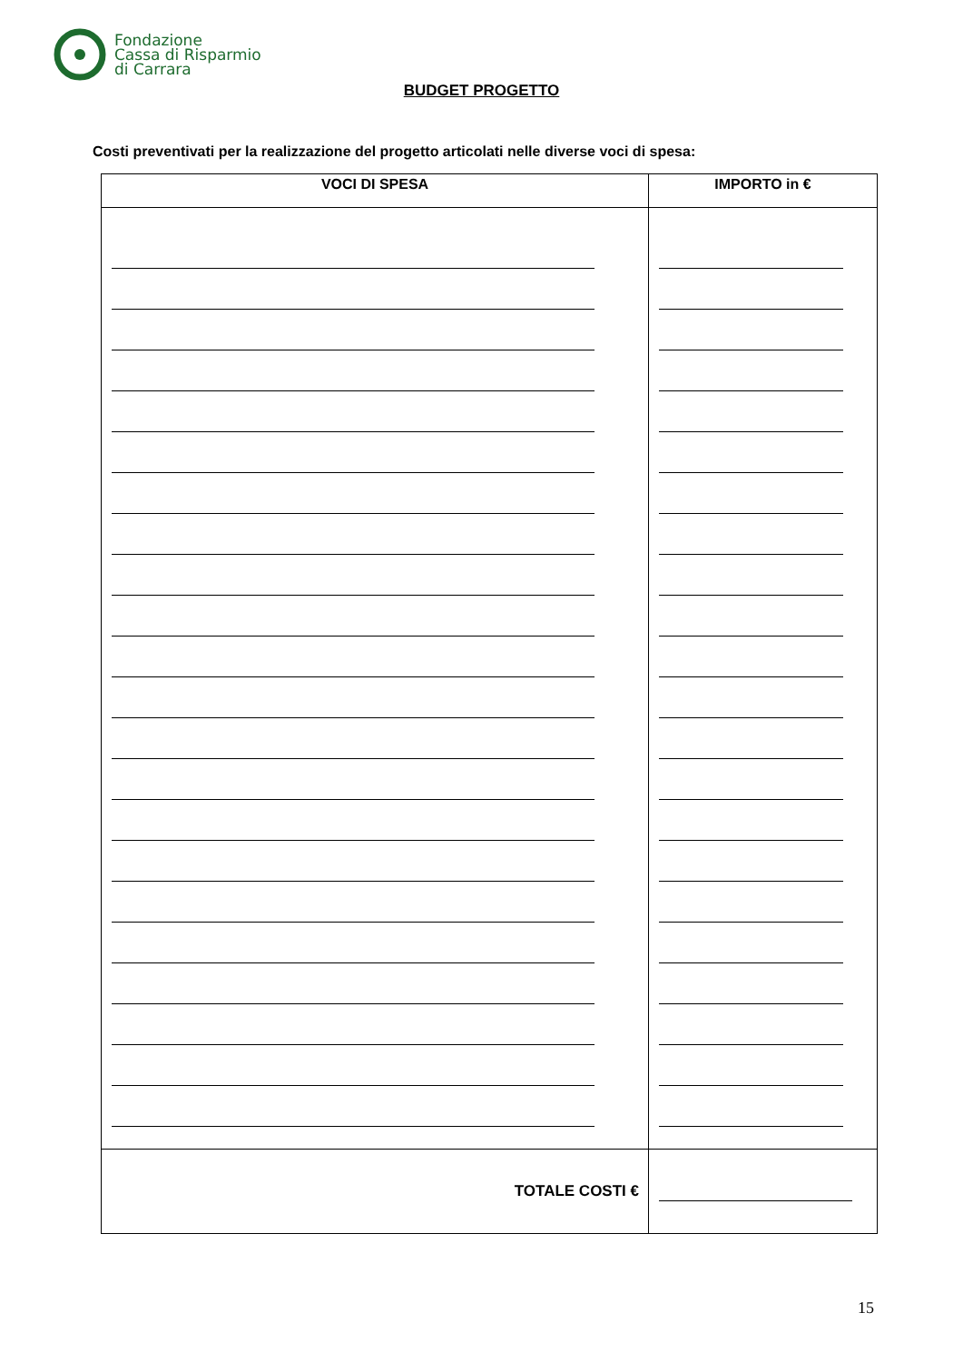Fondazione
Cassa di Risparmio
di Carrara
BUDGET PROGETTO
Costi preventivati per la realizzazione del progetto articolati nelle diverse voci di spesa:
| VOCI DI SPESA | IMPORTO in € |
| --- | --- |
| TOTALE COSTI € | |
15